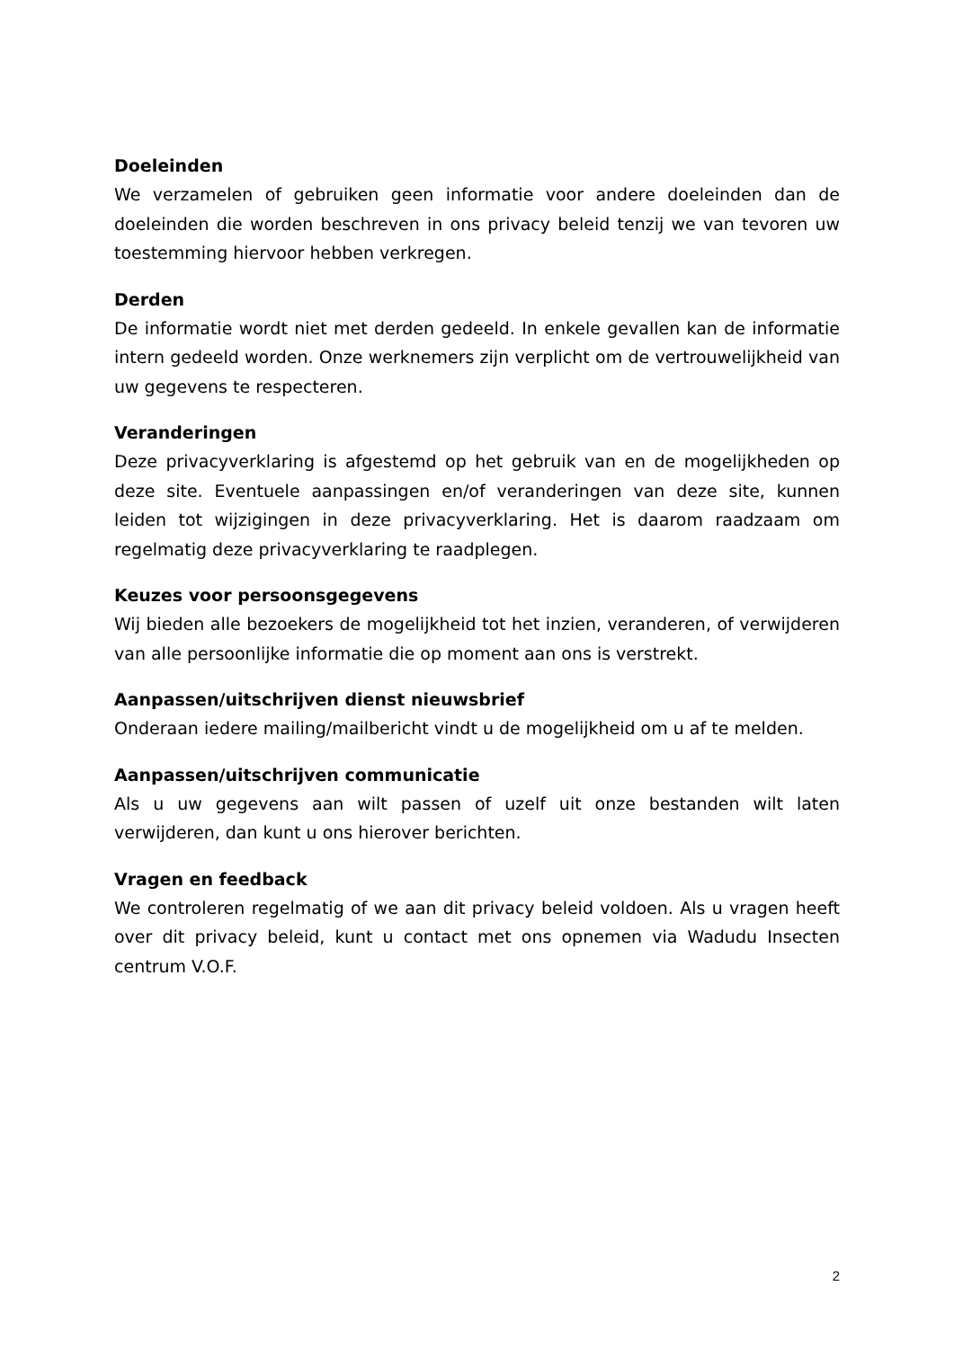Doeleinden
We verzamelen of gebruiken geen informatie voor andere doeleinden dan de doeleinden die worden beschreven in ons privacy beleid tenzij we van tevoren uw toestemming hiervoor hebben verkregen.
Derden
De informatie wordt niet met derden gedeeld. In enkele gevallen kan de informatie intern gedeeld worden. Onze werknemers zijn verplicht om de vertrouwelijkheid van uw gegevens te respecteren.
Veranderingen
Deze privacyverklaring is afgestemd op het gebruik van en de mogelijkheden op deze site. Eventuele aanpassingen en/of veranderingen van deze site, kunnen leiden tot wijzigingen in deze privacyverklaring. Het is daarom raadzaam om regelmatig deze privacyverklaring te raadplegen.
Keuzes voor persoonsgegevens
Wij bieden alle bezoekers de mogelijkheid tot het inzien, veranderen, of verwijderen van alle persoonlijke informatie die op moment aan ons is verstrekt.
Aanpassen/uitschrijven dienst nieuwsbrief
Onderaan iedere mailing/mailbericht vindt u de mogelijkheid om u af te melden.
Aanpassen/uitschrijven communicatie
Als u uw gegevens aan wilt passen of uzelf uit onze bestanden wilt laten verwijderen, dan kunt u ons hierover berichten.
Vragen en feedback
We controleren regelmatig of we aan dit privacy beleid voldoen. Als u vragen heeft over dit privacy beleid, kunt u contact met ons opnemen via Wadudu Insecten centrum V.O.F.
2